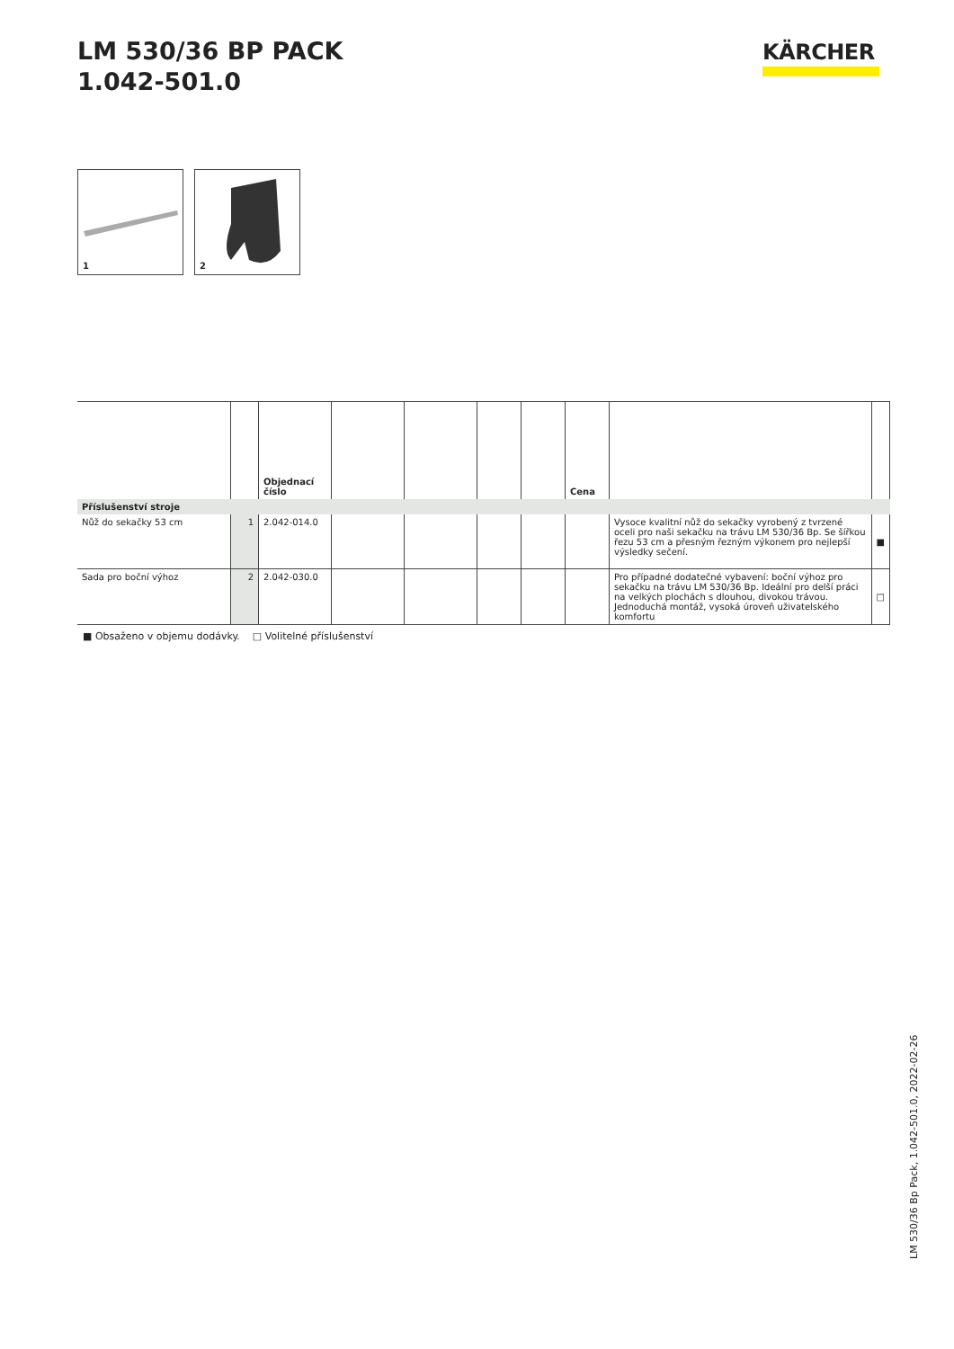LM 530/36 BP PACK
1.042-501.0
KÄRCHER
1
2
| | | Objednací číslo | | | | | Cena | | |
| --- | --- | --- | --- | --- | --- | --- | --- | --- | --- |
| Příslušenství stroje | | | | | | | | | |
| Nůž do sekačky 53 cm | 1 | 2.042-014.0 | | | | | | Vysoce kvalitní nůž do sekačky vyrobený z tvrzené oceli pro naši sekačku na trávu LM 530/36 Bp. Se šířkou řezu 53 cm a přesným řezným výkonem pro nejlepší výsledky sečení. | ■ |
| Sada pro boční výhoz | 2 | 2.042-030.0 | | | | | | Pro případné dodatečné vybavení: boční výhoz pro sekačku na trávu LM 530/36 Bp. Ideální pro delší práci na velkých plochách s dlouhou, divokou trávou. Jednoduchá montáž, vysoká úroveň uživatelského komfortu | □ |
■ Obsaženo v objemu dodávky. □ Volitelné příslušenství
LM 530/36 Bp Pack, 1.042-501.0, 2022-02-26